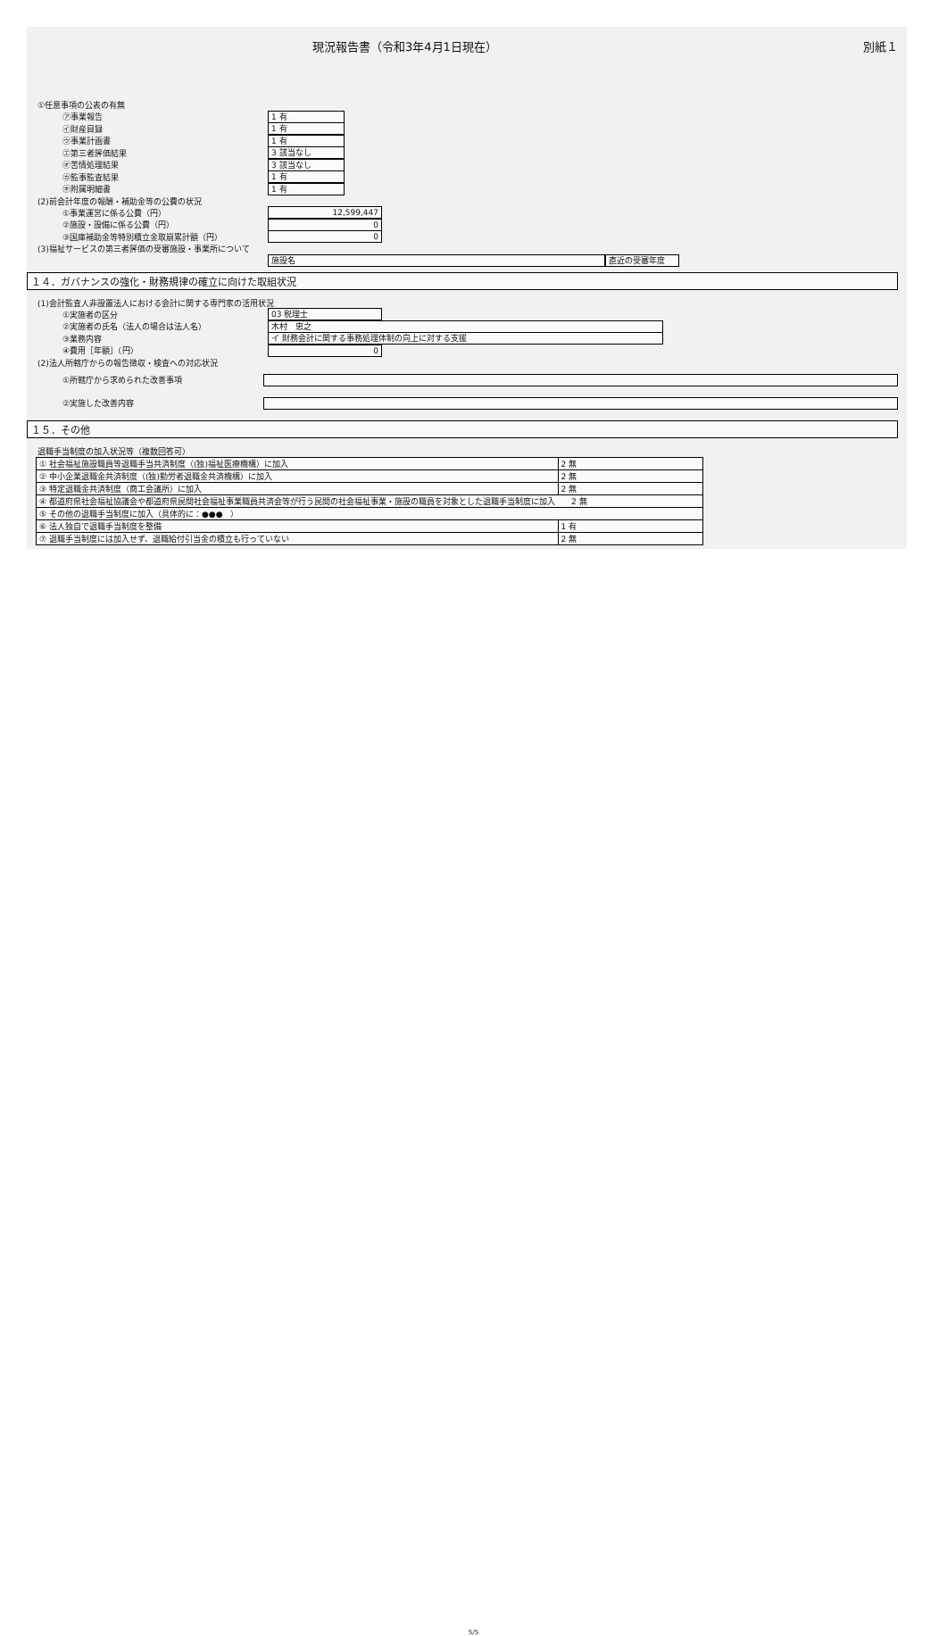現況報告書（令和3年4月1日現在） 別紙１
①任意事項の公表の有無
㋐事業報告 1 有
㋑財産目録 1 有
㋒事業計画書 1 有
㋓第三者評価結果 3 該当なし
㋔苦情処理結果 3 該当なし
㋕監事監査結果 1 有
㋖附属明細書 1 有
(2)前会計年度の報酬・補助金等の公費の状況
①事業運営に係る公費（円） 12,599,447
②施設・設備に係る公費（円） 0
③国庫補助金等特別積立金取崩累計額（円） 0
(3)福祉サービスの第三者評価の受審施設・事業所について
施設名 直近の受審年度
１４．ガバナンスの強化・財務規律の確立に向けた取組状況
(1)会計監査人非設置法人における会計に関する専門家の活用状況
①実施者の区分 03 税理士
②実施者の氏名（法人の場合は法人名） 木村　忠之
③業務内容 イ 財務会計に関する事務処理体制の向上に対する支援
④費用［年額］（円） 0
(2)法人所轄庁からの報告徴収・検査への対応状況
①所轄庁から求められた改善事項
②実施した改善内容
１５．その他
退職手当制度の加入状況等（複数回答可）
| ① 社会福祉施設職員等退職手当共済制度（(独)福祉医療機構）に加入 | 2 無 |
| ② 中小企業退職金共済制度（(独)勤労者退職金共済機構）に加入 | 2 無 |
| ③ 特定退職金共済制度（商工会議所）に加入 | 2 無 |
| ④ 都道府県社会福祉協議会や都道府県民間社会福祉事業職員共済会等が行う民間の社会福祉事業・施設の職員を対象とした退職手当制度に加入 2 無 | |
| ⑤ その他の退職手当制度に加入（具体的に：●●● ） | |
| ⑥ 法人独自で退職手当制度を整備 | 1 有 |
| ⑦ 退職手当制度には加入せず、退職給付引当金の積立も行っていない | 2 無 |
5/5